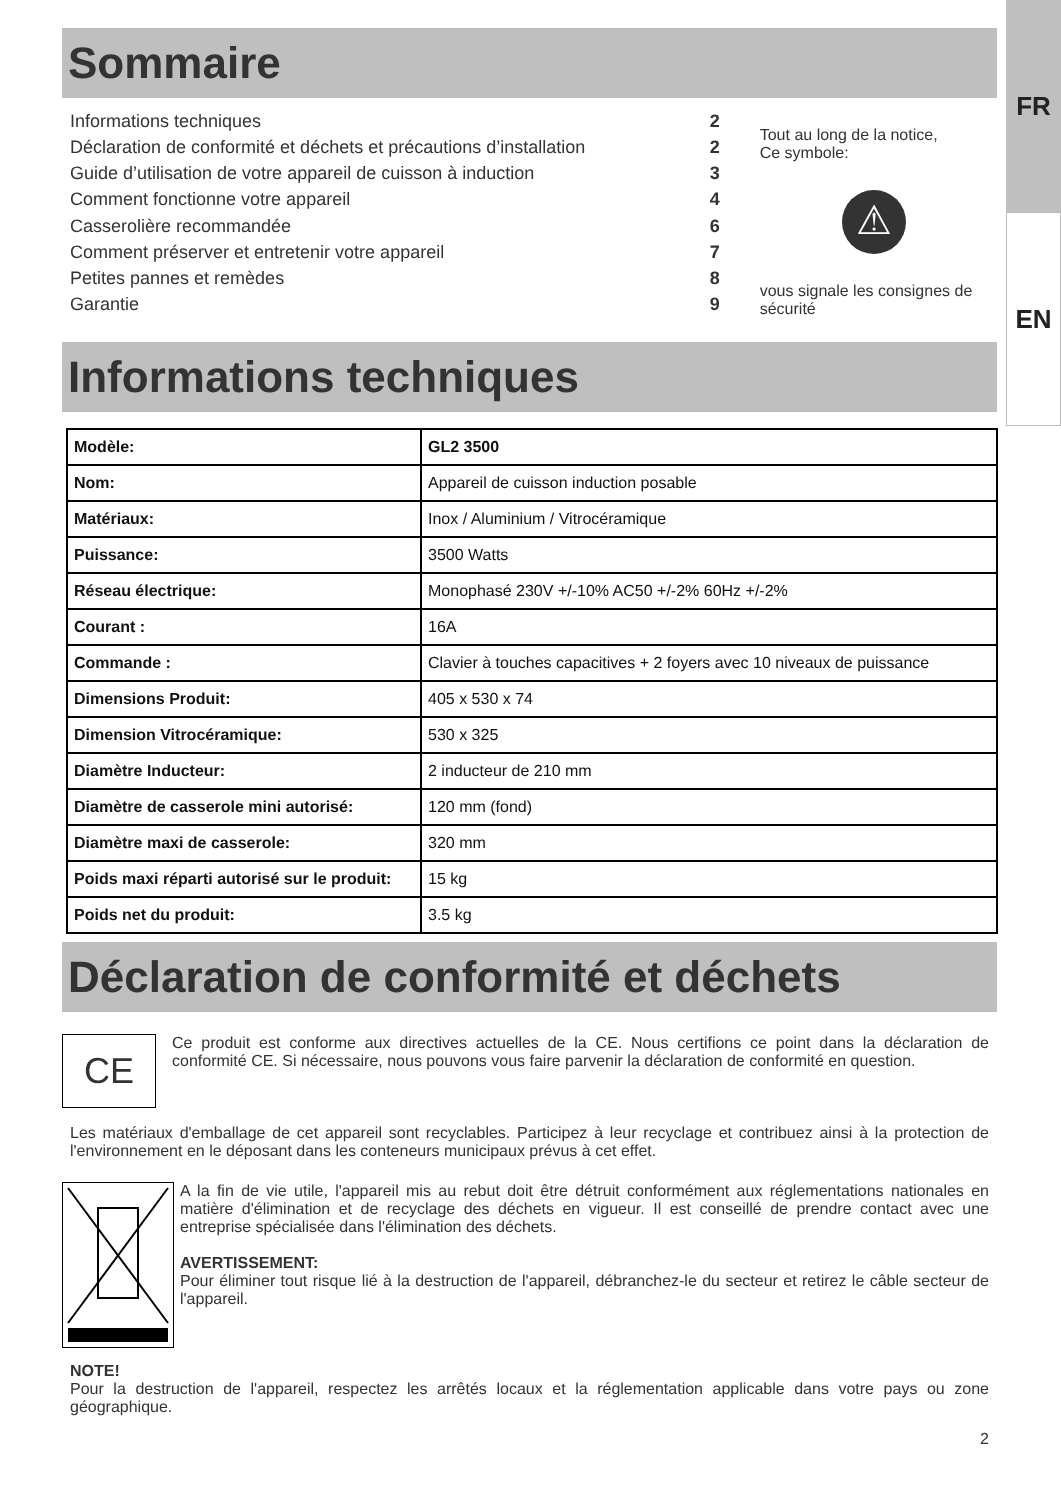FR
EN
Sommaire
| Informations techniques | 2 |
| Déclaration de conformité et déchets et précautions d’installation | 2 |
| Guide d’utilisation de votre appareil de cuisson à induction | 3 |
| Comment fonctionne votre appareil | 4 |
| Casserolière recommandée | 6 |
| Comment préserver et entretenir votre appareil | 7 |
| Petites pannes et remèdes | 8 |
| Garantie | 9 |
Tout au long de la notice,
Ce symbole:
⚠
vous signale les consignes de sécurité
Informations techniques
| Modèle: | GL2 3500 |
| Nom: | Appareil de cuisson induction posable |
| Matériaux: | Inox / Aluminium / Vitrocéramique |
| Puissance: | 3500 Watts |
| Réseau électrique: | Monophasé 230V +/-10% AC50 +/-2% 60Hz +/-2% |
| Courant : | 16A |
| Commande : | Clavier à touches capacitives + 2 foyers avec 10 niveaux de puissance |
| Dimensions Produit: | 405 x 530 x 74 |
| Dimension Vitrocéramique: | 530 x 325 |
| Diamètre Inducteur: | 2 inducteur de 210 mm |
| Diamètre de casserole mini autorisé: | 120 mm (fond) |
| Diamètre maxi de casserole: | 320 mm |
| Poids maxi réparti autorisé sur le produit: | 15 kg |
| Poids net du produit: | 3.5 kg |
Déclaration de conformité et déchets
CE
Ce produit est conforme aux directives actuelles de la CE. Nous certifions ce point dans la déclaration de conformité CE. Si nécessaire, nous pouvons vous faire parvenir la déclaration de conformité en question.
Les matériaux d'emballage de cet appareil sont recyclables. Participez à leur recyclage et contribuez ainsi à la protection de l'environnement en le déposant dans les conteneurs municipaux prévus à cet effet.
A la fin de vie utile, l'appareil mis au rebut doit être détruit conformément aux réglementations nationales en matière d'élimination et de recyclage des déchets en vigueur. Il est conseillé de prendre contact avec une entreprise spécialisée dans l'élimination des déchets.
AVERTISSEMENT:
Pour éliminer tout risque lié à la destruction de l'appareil, débranchez-le du secteur et retirez le câble secteur de l'appareil.
NOTE!
Pour la destruction de l'appareil, respectez les arrêtés locaux et la réglementation applicable dans votre pays ou zone géographique.
2